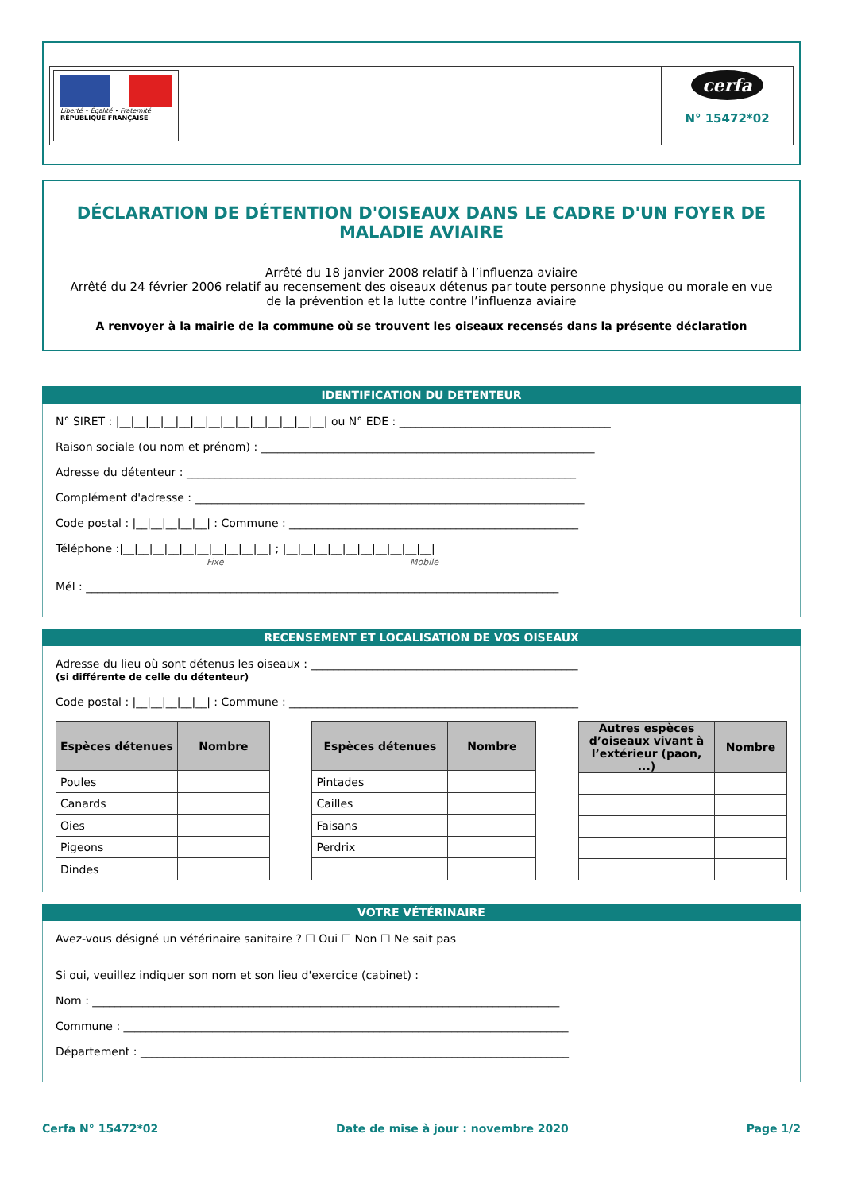Liberté • Égalité • Fraternité
RÉPUBLIQUE FRANÇAISE
cerfa
N° 15472*02
DÉCLARATION DE DÉTENTION D'OISEAUX DANS LE CADRE D'UN FOYER DE MALADIE AVIAIRE
Arrêté du 18 janvier 2008 relatif à l’influenza aviaire
Arrêté du 24 février 2006 relatif au recensement des oiseaux détenus par toute personne physique ou morale en vue de la prévention et la lutte contre l’influenza aviaire
A renvoyer à la mairie de la commune où se trouvent les oiseaux recensés dans la présente déclaration
IDENTIFICATION DU DETENTEUR
N° SIRET : |__|__|__|__|__|__|__|__|__|__|__|__|__|__| ou N° EDE : ______________________________________
Raison sociale (ou nom et prénom) : ____________________________________________________________
Adresse du détenteur : ______________________________________________________________________
Complément d'adresse : ______________________________________________________________________
Code postal : |__|__|__|__|__| : Commune : ____________________________________________________
Téléphone :|__|__|__|__|__|__|__|__|__|__| ; |__|__|__|__|__|__|__|__|__|__|
Fixe Mobile
Mél : _____________________________________________________________________________________
RECENSEMENT ET LOCALISATION DE VOS OISEAUX
Adresse du lieu où sont détenus les oiseaux : ________________________________________________
(si différente de celle du détenteur)
Code postal : |__|__|__|__|__| : Commune : ____________________________________________________
| Espèces détenues | Nombre |
| --- | --- |
| Poules | |
| Canards | |
| Oies | |
| Pigeons | |
| Dindes | |
| Espèces détenues | Nombre |
| --- | --- |
| Pintades | |
| Cailles | |
| Faisans | |
| Perdrix | |
| Autres espèces d’oiseaux vivant à l’extérieur (paon, ...) | Nombre |
| --- | --- |
VOTRE VÉTÉRINAIRE
Avez-vous désigné un vétérinaire sanitaire ? ☐ Oui ☐ Non ☐ Ne sait pas
Si oui, veuillez indiquer son nom et son lieu d'exercice (cabinet) :
Nom : ____________________________________________________________________________________
Commune : ________________________________________________________________________________
Département : _____________________________________________________________________________
Cerfa N° 15472*02 Date de mise à jour : novembre 2020 Page 1/2